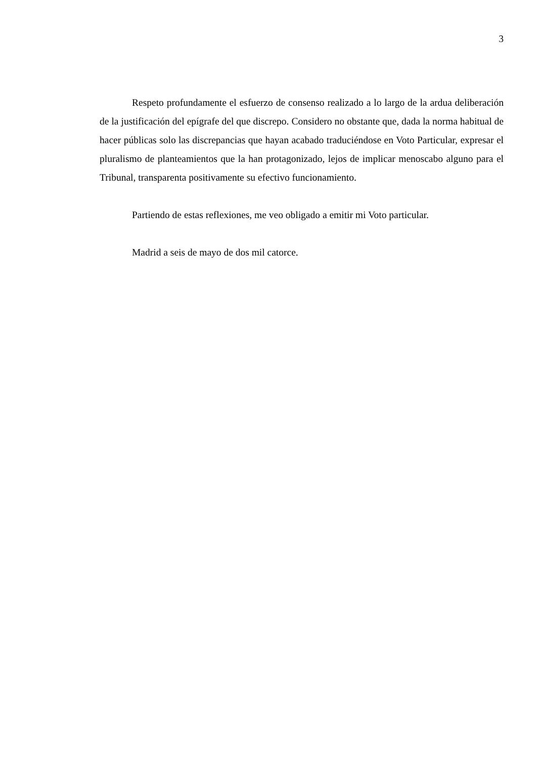3
Respeto profundamente el esfuerzo de consenso realizado a lo largo de la ardua deliberación de la justificación del epígrafe del que discrepo. Considero no obstante que, dada la norma habitual de hacer públicas solo las discrepancias que hayan acabado traduciéndose en Voto Particular, expresar el pluralismo de planteamientos que la han protagonizado, lejos de implicar menoscabo alguno para el Tribunal, transparenta positivamente su efectivo funcionamiento.
Partiendo de estas reflexiones, me veo obligado a emitir mi Voto particular.
Madrid a seis de mayo de dos mil catorce.